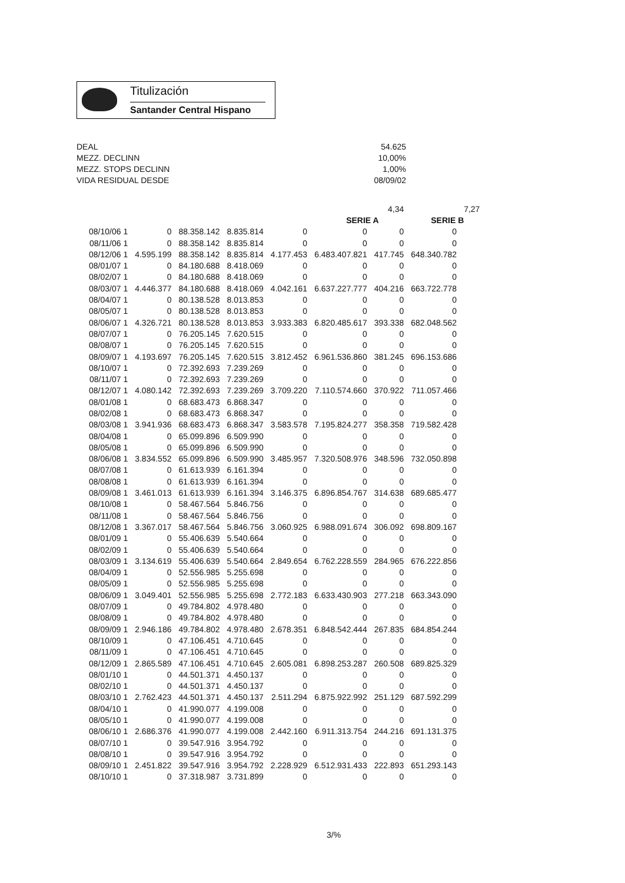Titulización
Santander Central Hispano
DEAL 54.625
MEZZ. DECLINN 10,00%
MEZZ. STOPS DECLINN 1,00%
VIDA RESIDUAL DESDE 08/09/02
| | | | | | | 4,34 | | 7,27 |
| | | | | | SERIE A | | SERIE B | |
| 08/10/06 1 | 0 | 88.358.142 | 8.835.814 | 0 | 0 | 0 | 0 | |
| 08/11/06 1 | 0 | 88.358.142 | 8.835.814 | 0 | 0 | 0 | 0 | |
| 08/12/06 1 | 4.595.199 | 88.358.142 | 8.835.814 | 4.177.453 | 6.483.407.821 | 417.745 | 648.340.782 | |
| 08/01/07 1 | 0 | 84.180.688 | 8.418.069 | 0 | 0 | 0 | 0 | |
| 08/02/07 1 | 0 | 84.180.688 | 8.418.069 | 0 | 0 | 0 | 0 | |
| 08/03/07 1 | 4.446.377 | 84.180.688 | 8.418.069 | 4.042.161 | 6.637.227.777 | 404.216 | 663.722.778 | |
| 08/04/07 1 | 0 | 80.138.528 | 8.013.853 | 0 | 0 | 0 | 0 | |
| 08/05/07 1 | 0 | 80.138.528 | 8.013.853 | 0 | 0 | 0 | 0 | |
| 08/06/07 1 | 4.326.721 | 80.138.528 | 8.013.853 | 3.933.383 | 6.820.485.617 | 393.338 | 682.048.562 | |
| 08/07/07 1 | 0 | 76.205.145 | 7.620.515 | 0 | 0 | 0 | 0 | |
| 08/08/07 1 | 0 | 76.205.145 | 7.620.515 | 0 | 0 | 0 | 0 | |
| 08/09/07 1 | 4.193.697 | 76.205.145 | 7.620.515 | 3.812.452 | 6.961.536.860 | 381.245 | 696.153.686 | |
| 08/10/07 1 | 0 | 72.392.693 | 7.239.269 | 0 | 0 | 0 | 0 | |
| 08/11/07 1 | 0 | 72.392.693 | 7.239.269 | 0 | 0 | 0 | 0 | |
| 08/12/07 1 | 4.080.142 | 72.392.693 | 7.239.269 | 3.709.220 | 7.110.574.660 | 370.922 | 711.057.466 | |
| 08/01/08 1 | 0 | 68.683.473 | 6.868.347 | 0 | 0 | 0 | 0 | |
| 08/02/08 1 | 0 | 68.683.473 | 6.868.347 | 0 | 0 | 0 | 0 | |
| 08/03/08 1 | 3.941.936 | 68.683.473 | 6.868.347 | 3.583.578 | 7.195.824.277 | 358.358 | 719.582.428 | |
| 08/04/08 1 | 0 | 65.099.896 | 6.509.990 | 0 | 0 | 0 | 0 | |
| 08/05/08 1 | 0 | 65.099.896 | 6.509.990 | 0 | 0 | 0 | 0 | |
| 08/06/08 1 | 3.834.552 | 65.099.896 | 6.509.990 | 3.485.957 | 7.320.508.976 | 348.596 | 732.050.898 | |
| 08/07/08 1 | 0 | 61.613.939 | 6.161.394 | 0 | 0 | 0 | 0 | |
| 08/08/08 1 | 0 | 61.613.939 | 6.161.394 | 0 | 0 | 0 | 0 | |
| 08/09/08 1 | 3.461.013 | 61.613.939 | 6.161.394 | 3.146.375 | 6.896.854.767 | 314.638 | 689.685.477 | |
| 08/10/08 1 | 0 | 58.467.564 | 5.846.756 | 0 | 0 | 0 | 0 | |
| 08/11/08 1 | 0 | 58.467.564 | 5.846.756 | 0 | 0 | 0 | 0 | |
| 08/12/08 1 | 3.367.017 | 58.467.564 | 5.846.756 | 3.060.925 | 6.988.091.674 | 306.092 | 698.809.167 | |
| 08/01/09 1 | 0 | 55.406.639 | 5.540.664 | 0 | 0 | 0 | 0 | |
| 08/02/09 1 | 0 | 55.406.639 | 5.540.664 | 0 | 0 | 0 | 0 | |
| 08/03/09 1 | 3.134.619 | 55.406.639 | 5.540.664 | 2.849.654 | 6.762.228.559 | 284.965 | 676.222.856 | |
| 08/04/09 1 | 0 | 52.556.985 | 5.255.698 | 0 | 0 | 0 | 0 | |
| 08/05/09 1 | 0 | 52.556.985 | 5.255.698 | 0 | 0 | 0 | 0 | |
| 08/06/09 1 | 3.049.401 | 52.556.985 | 5.255.698 | 2.772.183 | 6.633.430.903 | 277.218 | 663.343.090 | |
| 08/07/09 1 | 0 | 49.784.802 | 4.978.480 | 0 | 0 | 0 | 0 | |
| 08/08/09 1 | 0 | 49.784.802 | 4.978.480 | 0 | 0 | 0 | 0 | |
| 08/09/09 1 | 2.946.186 | 49.784.802 | 4.978.480 | 2.678.351 | 6.848.542.444 | 267.835 | 684.854.244 | |
| 08/10/09 1 | 0 | 47.106.451 | 4.710.645 | 0 | 0 | 0 | 0 | |
| 08/11/09 1 | 0 | 47.106.451 | 4.710.645 | 0 | 0 | 0 | 0 | |
| 08/12/09 1 | 2.865.589 | 47.106.451 | 4.710.645 | 2.605.081 | 6.898.253.287 | 260.508 | 689.825.329 | |
| 08/01/10 1 | 0 | 44.501.371 | 4.450.137 | 0 | 0 | 0 | 0 | |
| 08/02/10 1 | 0 | 44.501.371 | 4.450.137 | 0 | 0 | 0 | 0 | |
| 08/03/10 1 | 2.762.423 | 44.501.371 | 4.450.137 | 2.511.294 | 6.875.922.992 | 251.129 | 687.592.299 | |
| 08/04/10 1 | 0 | 41.990.077 | 4.199.008 | 0 | 0 | 0 | 0 | |
| 08/05/10 1 | 0 | 41.990.077 | 4.199.008 | 0 | 0 | 0 | 0 | |
| 08/06/10 1 | 2.686.376 | 41.990.077 | 4.199.008 | 2.442.160 | 6.911.313.754 | 244.216 | 691.131.375 | |
| 08/07/10 1 | 0 | 39.547.916 | 3.954.792 | 0 | 0 | 0 | 0 | |
| 08/08/10 1 | 0 | 39.547.916 | 3.954.792 | 0 | 0 | 0 | 0 | |
| 08/09/10 1 | 2.451.822 | 39.547.916 | 3.954.792 | 2.228.929 | 6.512.931.433 | 222.893 | 651.293.143 | |
| 08/10/10 1 | 0 | 37.318.987 | 3.731.899 | 0 | 0 | 0 | 0 | |
3/%